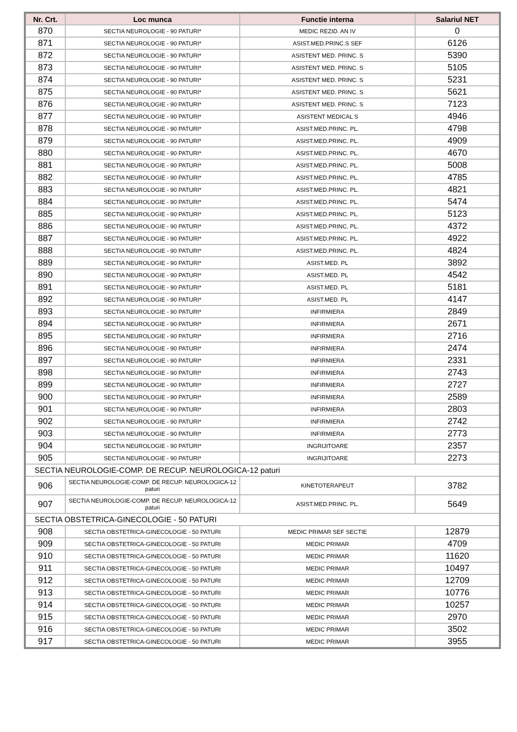| Nr. Crt. | Loc munca | Functie interna | Salariul NET |
| --- | --- | --- | --- |
| 870 | SECTIA NEUROLOGIE - 90 PATURI* | MEDIC REZID. AN IV | 0 |
| 871 | SECTIA NEUROLOGIE - 90 PATURI* | ASIST.MED.PRINC.S SEF | 6126 |
| 872 | SECTIA NEUROLOGIE - 90 PATURI* | ASISTENT MED. PRINC. S | 5390 |
| 873 | SECTIA NEUROLOGIE - 90 PATURI* | ASISTENT MED. PRINC. S | 5105 |
| 874 | SECTIA NEUROLOGIE - 90 PATURI* | ASISTENT MED. PRINC. S | 5231 |
| 875 | SECTIA NEUROLOGIE - 90 PATURI* | ASISTENT MED. PRINC. S | 5621 |
| 876 | SECTIA NEUROLOGIE - 90 PATURI* | ASISTENT MED. PRINC. S | 7123 |
| 877 | SECTIA NEUROLOGIE - 90 PATURI* | ASISTENT MEDICAL S | 4946 |
| 878 | SECTIA NEUROLOGIE - 90 PATURI* | ASIST.MED.PRINC. PL. | 4798 |
| 879 | SECTIA NEUROLOGIE - 90 PATURI* | ASIST.MED.PRINC. PL. | 4909 |
| 880 | SECTIA NEUROLOGIE - 90 PATURI* | ASIST.MED.PRINC. PL. | 4670 |
| 881 | SECTIA NEUROLOGIE - 90 PATURI* | ASIST.MED.PRINC. PL. | 5008 |
| 882 | SECTIA NEUROLOGIE - 90 PATURI* | ASIST.MED.PRINC. PL. | 4785 |
| 883 | SECTIA NEUROLOGIE - 90 PATURI* | ASIST.MED.PRINC. PL. | 4821 |
| 884 | SECTIA NEUROLOGIE - 90 PATURI* | ASIST.MED.PRINC. PL. | 5474 |
| 885 | SECTIA NEUROLOGIE - 90 PATURI* | ASIST.MED.PRINC. PL. | 5123 |
| 886 | SECTIA NEUROLOGIE - 90 PATURI* | ASIST.MED.PRINC. PL. | 4372 |
| 887 | SECTIA NEUROLOGIE - 90 PATURI* | ASIST.MED.PRINC. PL. | 4922 |
| 888 | SECTIA NEUROLOGIE - 90 PATURI* | ASIST.MED.PRINC. PL. | 4824 |
| 889 | SECTIA NEUROLOGIE - 90 PATURI* | ASIST.MED. PL | 3892 |
| 890 | SECTIA NEUROLOGIE - 90 PATURI* | ASIST.MED. PL | 4542 |
| 891 | SECTIA NEUROLOGIE - 90 PATURI* | ASIST.MED. PL | 5181 |
| 892 | SECTIA NEUROLOGIE - 90 PATURI* | ASIST.MED. PL | 4147 |
| 893 | SECTIA NEUROLOGIE - 90 PATURI* | INFIRMIERA | 2849 |
| 894 | SECTIA NEUROLOGIE - 90 PATURI* | INFIRMIERA | 2671 |
| 895 | SECTIA NEUROLOGIE - 90 PATURI* | INFIRMIERA | 2716 |
| 896 | SECTIA NEUROLOGIE - 90 PATURI* | INFIRMIERA | 2474 |
| 897 | SECTIA NEUROLOGIE - 90 PATURI* | INFIRMIERA | 2331 |
| 898 | SECTIA NEUROLOGIE - 90 PATURI* | INFIRMIERA | 2743 |
| 899 | SECTIA NEUROLOGIE - 90 PATURI* | INFIRMIERA | 2727 |
| 900 | SECTIA NEUROLOGIE - 90 PATURI* | INFIRMIERA | 2589 |
| 901 | SECTIA NEUROLOGIE - 90 PATURI* | INFIRMIERA | 2803 |
| 902 | SECTIA NEUROLOGIE - 90 PATURI* | INFIRMIERA | 2742 |
| 903 | SECTIA NEUROLOGIE - 90 PATURI* | INFIRMIERA | 2773 |
| 904 | SECTIA NEUROLOGIE - 90 PATURI* | INGRIJITOARE | 2357 |
| 905 | SECTIA NEUROLOGIE - 90 PATURI* | INGRIJITOARE | 2273 |
| SECTIA NEUROLOGIE-COMP. DE RECUP. NEUROLOGICA-12 paturi | | | |
| 906 | SECTIA NEUROLOGIE-COMP. DE RECUP. NEUROLOGICA-12 paturi | KINETOTERAPEUT | 3782 |
| 907 | SECTIA NEUROLOGIE-COMP. DE RECUP. NEUROLOGICA-12 paturi | ASIST.MED.PRINC. PL. | 5649 |
| SECTIA OBSTETRICA-GINECOLOGIE - 50 PATURI | | | |
| 908 | SECTIA OBSTETRICA-GINECOLOGIE - 50 PATURI | MEDIC PRIMAR SEF SECTIE | 12879 |
| 909 | SECTIA OBSTETRICA-GINECOLOGIE - 50 PATURI | MEDIC PRIMAR | 4709 |
| 910 | SECTIA OBSTETRICA-GINECOLOGIE - 50 PATURI | MEDIC PRIMAR | 11620 |
| 911 | SECTIA OBSTETRICA-GINECOLOGIE - 50 PATURI | MEDIC PRIMAR | 10497 |
| 912 | SECTIA OBSTETRICA-GINECOLOGIE - 50 PATURI | MEDIC PRIMAR | 12709 |
| 913 | SECTIA OBSTETRICA-GINECOLOGIE - 50 PATURI | MEDIC PRIMAR | 10776 |
| 914 | SECTIA OBSTETRICA-GINECOLOGIE - 50 PATURI | MEDIC PRIMAR | 10257 |
| 915 | SECTIA OBSTETRICA-GINECOLOGIE - 50 PATURI | MEDIC PRIMAR | 2970 |
| 916 | SECTIA OBSTETRICA-GINECOLOGIE - 50 PATURI | MEDIC PRIMAR | 3502 |
| 917 | SECTIA OBSTETRICA-GINECOLOGIE - 50 PATURI | MEDIC PRIMAR | 3955 |